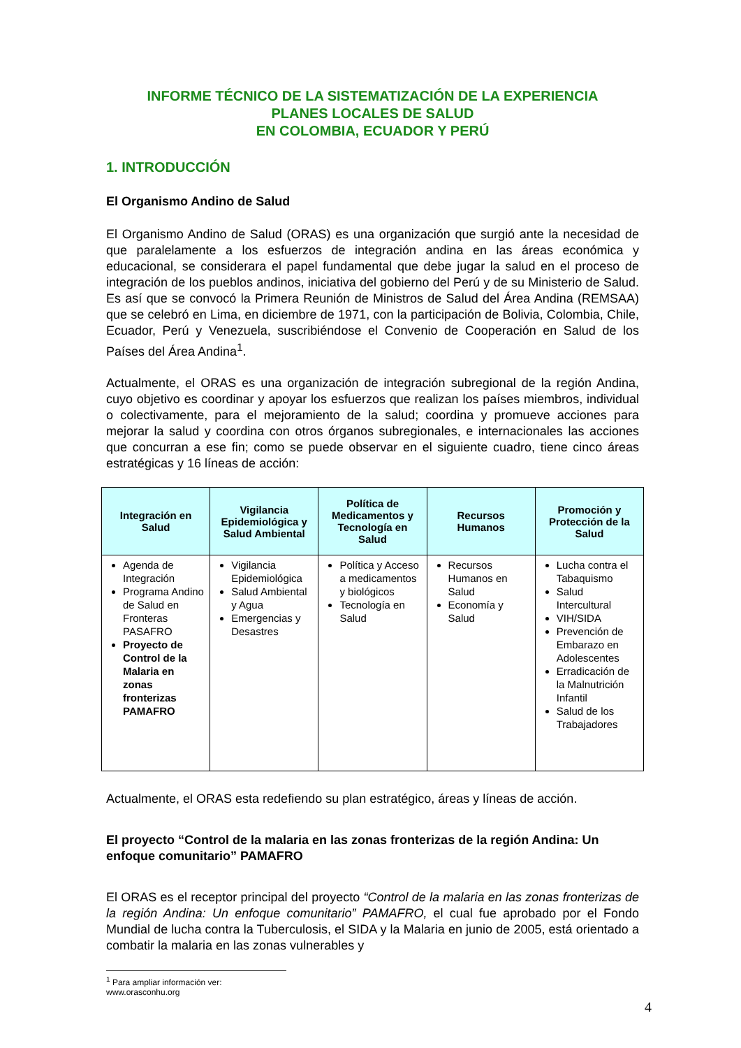INFORME TÉCNICO DE LA SISTEMATIZACIÓN DE LA EXPERIENCIA
PLANES LOCALES DE SALUD
EN COLOMBIA, ECUADOR Y PERÚ
1. INTRODUCCIÓN
El Organismo Andino de Salud
El Organismo Andino de Salud (ORAS) es una organización que surgió ante la necesidad de que paralelamente a los esfuerzos de integración andina en las áreas económica y educacional, se considerara el papel fundamental que debe jugar la salud en el proceso de integración de los pueblos andinos, iniciativa del gobierno del Perú y de su Ministerio de Salud. Es así que se convocó la Primera Reunión de Ministros de Salud del Área Andina (REMSAA) que se celebró en Lima, en diciembre de 1971, con la participación de Bolivia, Colombia, Chile, Ecuador, Perú y Venezuela, suscribiéndose el Convenio de Cooperación en Salud de los Países del Área Andina<sup>1</sup>.
Actualmente, el ORAS es una organización de integración subregional de la región Andina, cuyo objetivo es coordinar y apoyar los esfuerzos que realizan los países miembros, individual o colectivamente, para el mejoramiento de la salud; coordina y promueve acciones para mejorar la salud y coordina con otros órganos subregionales, e internacionales las acciones que concurran a ese fin; como se puede observar en el siguiente cuadro, tiene cinco áreas estratégicas y 16 líneas de acción:
| Integración en Salud | Vigilancia Epidemiológica y Salud Ambiental | Política de Medicamentos y Tecnología en Salud | Recursos Humanos | Promoción y Protección de la Salud |
| --- | --- | --- | --- | --- |
| Agenda de Integración Programa Andino de Salud en Fronteras PASAFRO Proyecto de Control de la Malaria en zonas fronterizas PAMAFRO | Vigilancia Epidemiológica Salud Ambiental y Agua Emergencias y Desastres | Política y Acceso a medicamentos y biológicos Tecnología en Salud | Recursos Humanos en Salud Economía y Salud | Lucha contra el Tabaquismo Salud Intercultural VIH/SIDA Prevención de Embarazo en Adolescentes Erradicación de la Malnutrición Infantil Salud de los Trabajadores |
Actualmente, el ORAS esta redefiendo su plan estratégico, áreas y líneas de acción.
El proyecto “Control de la malaria en las zonas fronterizas de la región Andina: Un enfoque comunitario” PAMAFRO
El ORAS es el receptor principal del proyecto “Control de la malaria en las zonas fronterizas de la región Andina: Un enfoque comunitario” PAMAFRO, el cual fue aprobado por el Fondo Mundial de lucha contra la Tuberculosis, el SIDA y la Malaria en junio de 2005, está orientado a combatir la malaria en las zonas vulnerables y
<sup>1</sup> Para ampliar información ver: www.orasconhu.org
4